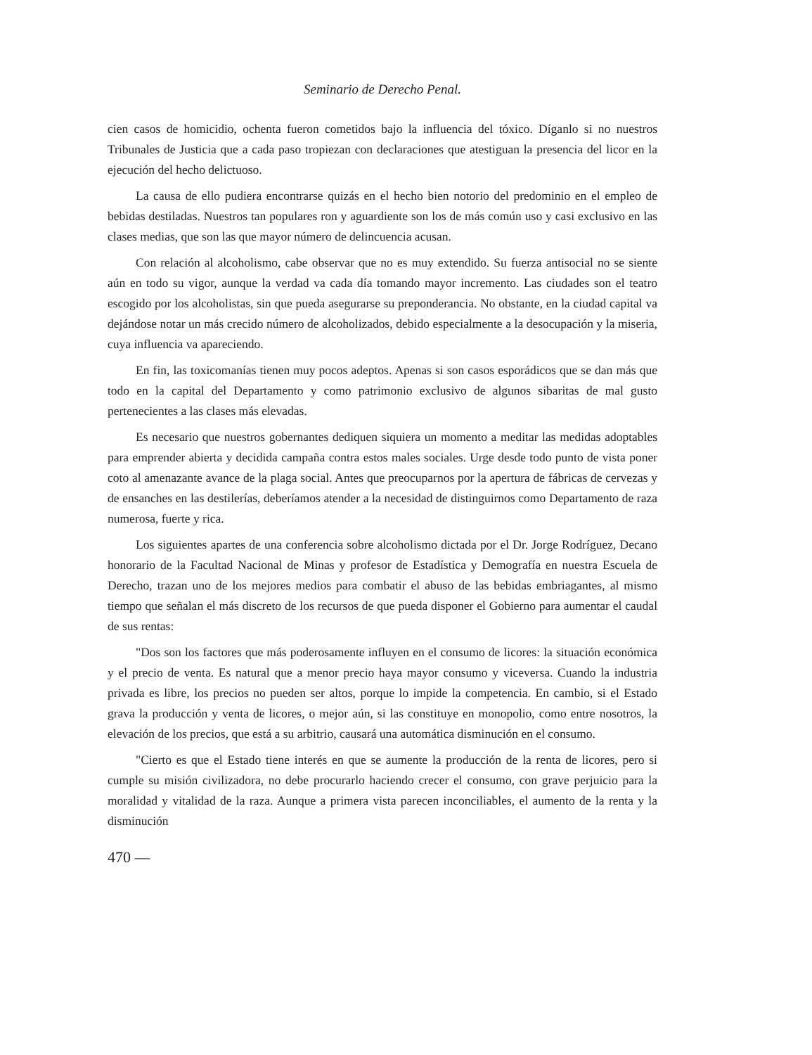Seminario de Derecho Penal.
cien casos de homicidio, ochenta fueron cometidos bajo la influencia del tóxico. Díganlo si no nuestros Tribunales de Justicia que a cada paso tropiezan con declaraciones que atestiguan la presencia del licor en la ejecución del hecho delictuoso.
La causa de ello pudiera encontrarse quizás en el hecho bien notorio del predominio en el empleo de bebidas destiladas. Nuestros tan populares ron y aguardiente son los de más común uso y casi exclusivo en las clases medias, que son las que mayor número de delincuencia acusan.
Con relación al alcoholismo, cabe observar que no es muy extendido. Su fuerza antisocial no se siente aún en todo su vigor, aunque la verdad va cada día tomando mayor incremento. Las ciudades son el teatro escogido por los alcoholistas, sin que pueda asegurarse su preponderancia. No obstante, en la ciudad capital va dejándose notar un más crecido número de alcoholizados, debido especialmente a la desocupación y la miseria, cuya influencia va apareciendo.
En fin, las toxicomanías tienen muy pocos adeptos. Apenas si son casos esporádicos que se dan más que todo en la capital del Departamento y como patrimonio exclusivo de algunos sibaritas de mal gusto pertenecientes a las clases más elevadas.
Es necesario que nuestros gobernantes dediquen siquiera un momento a meditar las medidas adoptables para emprender abierta y decidida campaña contra estos males sociales. Urge desde todo punto de vista poner coto al amenazante avance de la plaga social. Antes que preocuparnos por la apertura de fábricas de cervezas y de ensanches en las destilerías, deberíamos atender a la necesidad de distinguirnos como Departamento de raza numerosa, fuerte y rica.
Los siguientes apartes de una conferencia sobre alcoholismo dictada por el Dr. Jorge Rodríguez, Decano honorario de la Facultad Nacional de Minas y profesor de Estadística y Demografía en nuestra Escuela de Derecho, trazan uno de los mejores medios para combatir el abuso de las bebidas embriagantes, al mismo tiempo que señalan el más discreto de los recursos de que pueda disponer el Gobierno para aumentar el caudal de sus rentas:
"Dos son los factores que más poderosamente influyen en el consumo de licores: la situación económica y el precio de venta. Es natural que a menor precio haya mayor consumo y viceversa. Cuando la industria privada es libre, los precios no pueden ser altos, porque lo impide la competencia. En cambio, si el Estado grava la producción y venta de licores, o mejor aún, si las constituye en monopolio, como entre nosotros, la elevación de los precios, que está a su arbitrio, causará una automática disminución en el consumo.
"Cierto es que el Estado tiene interés en que se aumente la producción de la renta de licores, pero si cumple su misión civilizadora, no debe procurarlo haciendo crecer el consumo, con grave perjuicio para la moralidad y vitalidad de la raza. Aunque a primera vista parecen inconciliables, el aumento de la renta y la disminución
470 —